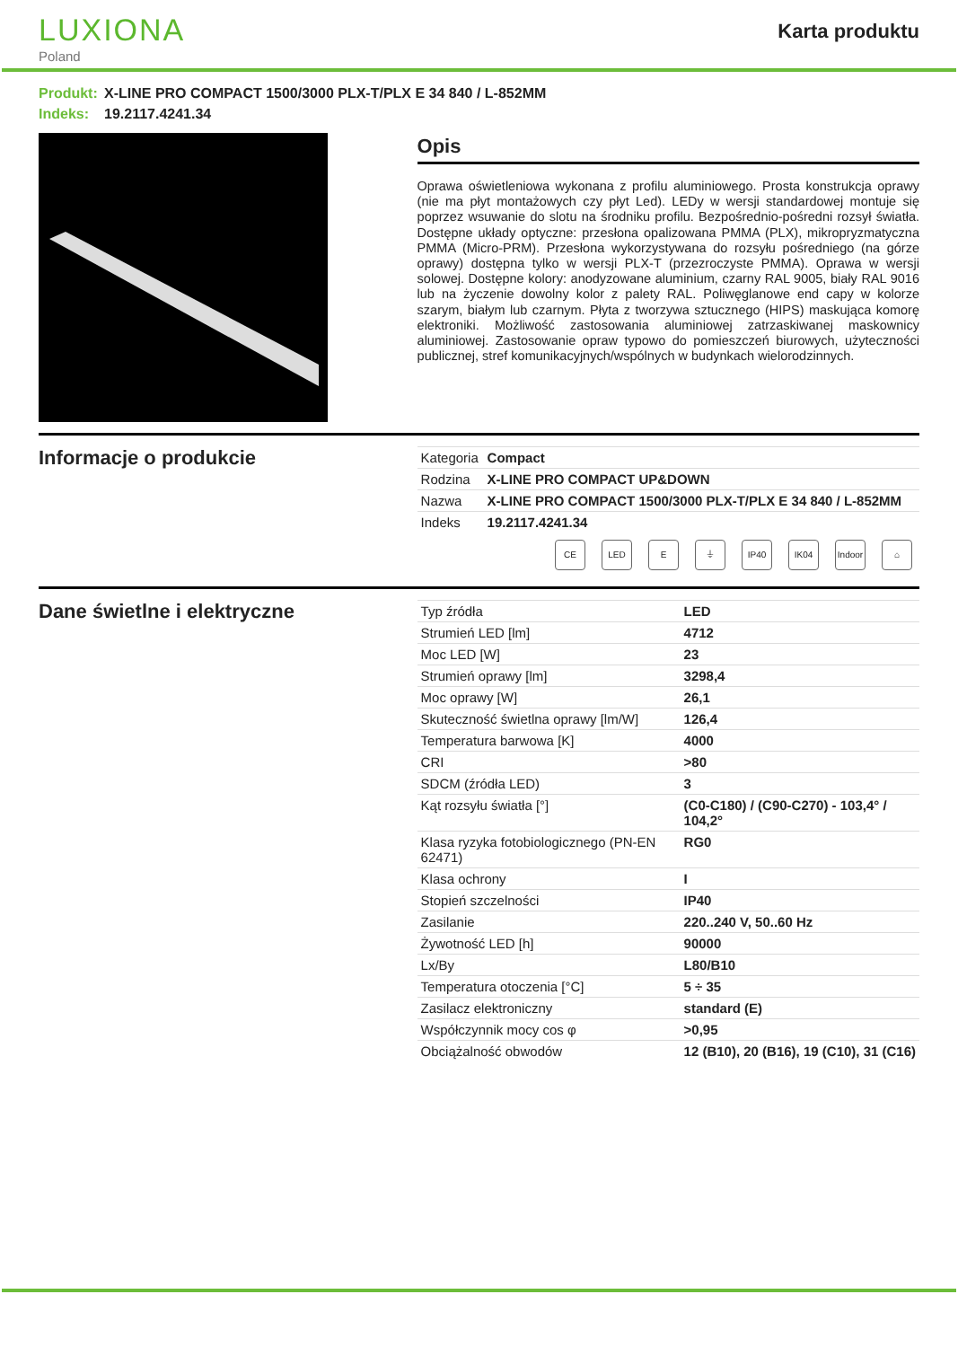LUXIONA
Poland
Karta produktu
Produkt: X-LINE PRO COMPACT 1500/3000 PLX-T/PLX E 34 840 / L-852MM
Indeks: 19.2117.4241.34
Opis
Oprawa oświetleniowa wykonana z profilu aluminiowego. Prosta konstrukcja oprawy (nie ma płyt montażowych czy płyt Led). LEDy w wersji standardowej montuje się poprzez wsuwanie do slotu na środniku profilu. Bezpośrednio-pośredni rozsył światła. Dostępne układy optyczne: przesłona opalizowana PMMA (PLX), mikropryzmatyczna PMMA (Micro-PRM). Przesłona wykorzystywana do rozsyłu pośredniego (na górze oprawy) dostępna tylko w wersji PLX-T (przezroczyste PMMA). Oprawa w wersji solowej. Dostępne kolory: anodyzowane aluminium, czarny RAL 9005, biały RAL 9016 lub na życzenie dowolny kolor z palety RAL. Poliwęglanowe end capy w kolorze szarym, białym lub czarnym. Płyta z tworzywa sztucznego (HIPS) maskująca komorę elektroniki. Możliwość zastosowania aluminiowej zatrzaskiwanej maskownicy aluminiowej. Zastosowanie opraw typowo do pomieszczeń biurowych, użyteczności publicznej, stref komunikacyjnych/wspólnych w budynkach wielorodzinnych.
Informacje o produkcie
| Kategoria | Compact |
| Rodzina | X-LINE PRO COMPACT UP&DOWN |
| Nazwa | X-LINE PRO COMPACT 1500/3000 PLX-T/PLX E 34 840 / L-852MM |
| Indeks | 19.2117.4241.34 |
CE LED E ⏚ IP40 IK04 Indoor
⌂
Dane świetlne i elektryczne
| Typ źródła | LED |
| Strumień LED [lm] | 4712 |
| Moc LED [W] | 23 |
| Strumień oprawy [lm] | 3298,4 |
| Moc oprawy [W] | 26,1 |
| Skuteczność świetlna oprawy [lm/W] | 126,4 |
| Temperatura barwowa [K] | 4000 |
| CRI | >80 |
| SDCM (źródła LED) | 3 |
| Kąt rozsyłu światła [°] | (C0-C180) / (C90-C270) - 103,4° / 104,2° |
| Klasa ryzyka fotobiologicznego (PN-EN 62471) | RG0 |
| Klasa ochrony | I |
| Stopień szczelności | IP40 |
| Zasilanie | 220..240 V, 50..60 Hz |
| Żywotność LED [h] | 90000 |
| Lx/By | L80/B10 |
| Temperatura otoczenia [°C] | 5 ÷ 35 |
| Zasilacz elektroniczny | standard (E) |
| Współczynnik mocy cos φ | >0,95 |
| Obciążalność obwodów | 12 (B10), 20 (B16), 19 (C10), 31 (C16) |